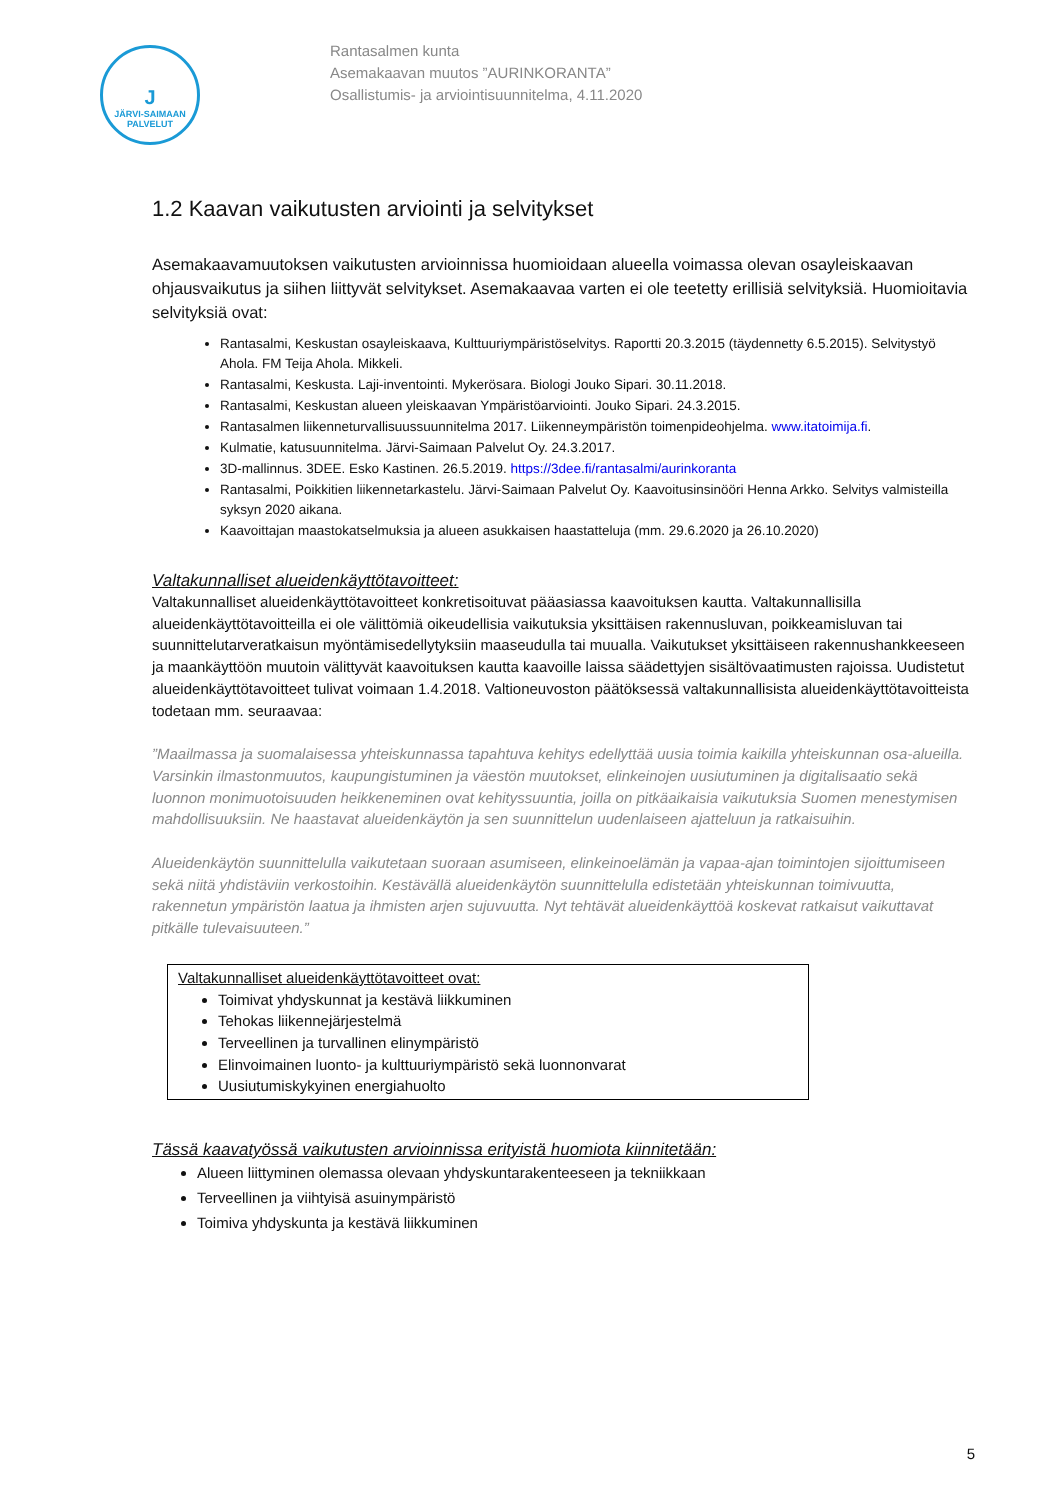J
JÄRVI-SAIMAAN PALVELUT
Rantasalmen kunta
Asemakaavan muutos ”AURINKORANTA”
Osallistumis- ja arviointisuunnitelma, 4.11.2020
1.2 Kaavan vaikutusten arviointi ja selvitykset
Asemakaavamuutoksen vaikutusten arvioinnissa huomioidaan alueella voimassa olevan osayleiskaavan ohjausvaikutus ja siihen liittyvät selvitykset. Asemakaavaa varten ei ole teetetty erillisiä selvityksiä. Huomioitavia selvityksiä ovat:
Rantasalmi, Keskustan osayleiskaava, Kulttuuriympäristöselvitys. Raportti 20.3.2015 (täydennetty 6.5.2015). Selvitystyö Ahola. FM Teija Ahola. Mikkeli.
Rantasalmi, Keskusta. Laji-inventointi. Mykerösara. Biologi Jouko Sipari. 30.11.2018.
Rantasalmi, Keskustan alueen yleiskaavan Ympäristöarviointi. Jouko Sipari. 24.3.2015.
Rantasalmen liikenneturvallisuussuunnitelma 2017. Liikenneympäristön toimenpideohjelma. www.itatoimija.fi.
Kulmatie, katusuunnitelma. Järvi-Saimaan Palvelut Oy. 24.3.2017.
3D-mallinnus. 3DEE. Esko Kastinen. 26.5.2019. https://3dee.fi/rantasalmi/aurinkoranta
Rantasalmi, Poikkitien liikennetarkastelu. Järvi-Saimaan Palvelut Oy. Kaavoitusinsinööri Henna Arkko. Selvitys valmisteilla syksyn 2020 aikana.
Kaavoittajan maastokatselmuksia ja alueen asukkaisen haastatteluja (mm. 29.6.2020 ja 26.10.2020)
Valtakunnalliset alueidenkäyttötavoitteet:
Valtakunnalliset alueidenkäyttötavoitteet konkretisoituvat pääasiassa kaavoituksen kautta. Valtakunnallisilla alueidenkäyttötavoitteilla ei ole välittömiä oikeudellisia vaikutuksia yksittäisen rakennusluvan, poikkeamisluvan tai suunnittelutarveratkaisun myöntämisedellytyksiin maaseudulla tai muualla. Vaikutukset yksittäiseen rakennushankkeeseen ja maankäyttöön muutoin välittyvät kaavoituksen kautta kaavoille laissa säädettyjen sisältövaatimusten rajoissa. Uudistetut alueidenkäyttötavoitteet tulivat voimaan 1.4.2018. Valtioneuvoston päätöksessä valtakunnallisista alueidenkäyttötavoitteista todetaan mm. seuraavaa:
”Maailmassa ja suomalaisessa yhteiskunnassa tapahtuva kehitys edellyttää uusia toimia kaikilla yhteiskunnan osa-alueilla. Varsinkin ilmastonmuutos, kaupungistuminen ja väestön muutokset, elinkeinojen uusiutuminen ja digitalisaatio sekä luonnon monimuotoisuuden heikkeneminen ovat kehityssuuntia, joilla on pitkäaikaisia vaikutuksia Suomen menestymisen mahdollisuuksiin. Ne haastavat alueidenkäytön ja sen suunnittelun uudenlaiseen ajatteluun ja ratkaisuihin.
Alueidenkäytön suunnittelulla vaikutetaan suoraan asumiseen, elinkeinoelämän ja vapaa-ajan toimintojen sijoittumiseen sekä niitä yhdistäviin verkostoihin. Kestävällä alueidenkäytön suunnittelulla edistetään yhteiskunnan toimivuutta, rakennetun ympäristön laatua ja ihmisten arjen sujuvuutta. Nyt tehtävät alueidenkäyttöä koskevat ratkaisut vaikuttavat pitkälle tulevaisuuteen.”
Valtakunnalliset alueidenkäyttötavoitteet ovat:
Toimivat yhdyskunnat ja kestävä liikkuminen
Tehokas liikennejärjestelmä
Terveellinen ja turvallinen elinympäristö
Elinvoimainen luonto- ja kulttuuriympäristö sekä luonnonvarat
Uusiutumiskykyinen energiahuolto
Tässä kaavatyössä vaikutusten arvioinnissa erityistä huomiota kiinnitetään:
Alueen liittyminen olemassa olevaan yhdyskuntarakenteeseen ja tekniikkaan
Terveellinen ja viihtyisä asuinympäristö
Toimiva yhdyskunta ja kestävä liikkuminen
5